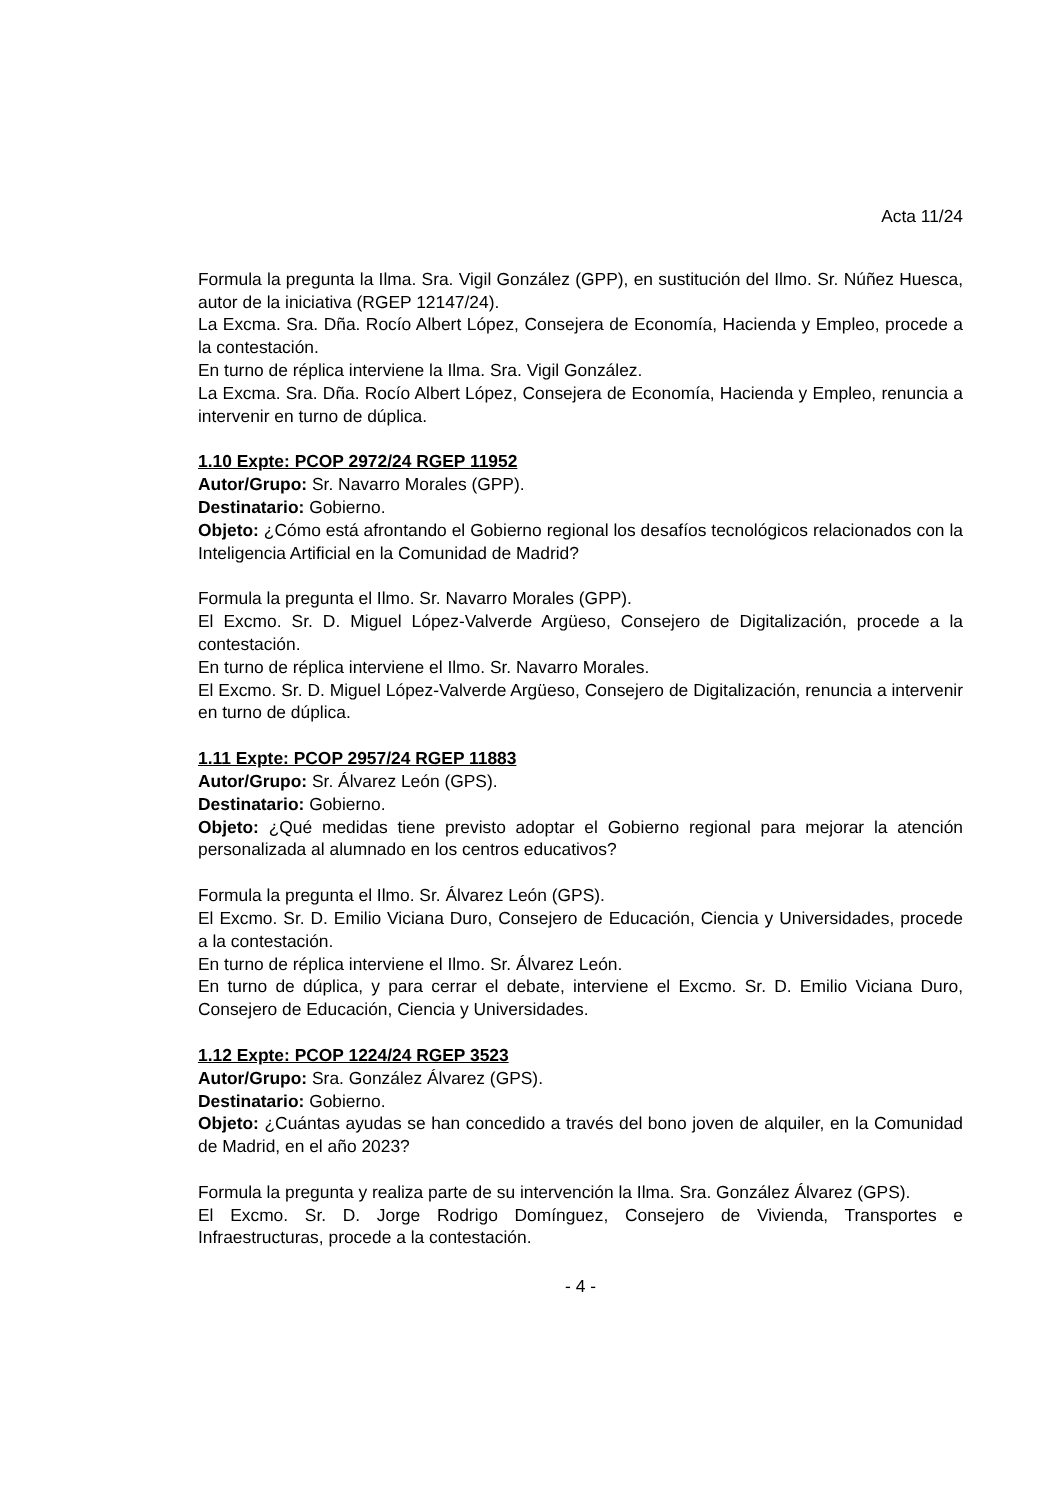Acta 11/24
Formula la pregunta la Ilma. Sra. Vigil González (GPP), en sustitución del Ilmo. Sr. Núñez Huesca, autor de la iniciativa (RGEP 12147/24).
La Excma. Sra. Dña. Rocío Albert López, Consejera de Economía, Hacienda y Empleo, procede a la contestación.
En turno de réplica interviene la Ilma. Sra. Vigil González.
La Excma. Sra. Dña. Rocío Albert López, Consejera de Economía, Hacienda y Empleo, renuncia a intervenir en turno de dúplica.
1.10 Expte: PCOP 2972/24 RGEP 11952
Autor/Grupo: Sr. Navarro Morales (GPP).
Destinatario: Gobierno.
Objeto: ¿Cómo está afrontando el Gobierno regional los desafíos tecnológicos relacionados con la Inteligencia Artificial en la Comunidad de Madrid?
Formula la pregunta el Ilmo. Sr. Navarro Morales (GPP).
El Excmo. Sr. D. Miguel López-Valverde Argüeso, Consejero de Digitalización, procede a la contestación.
En turno de réplica interviene el Ilmo. Sr. Navarro Morales.
El Excmo. Sr. D. Miguel López-Valverde Argüeso, Consejero de Digitalización, renuncia a intervenir en turno de dúplica.
1.11 Expte: PCOP 2957/24 RGEP 11883
Autor/Grupo: Sr. Álvarez León (GPS).
Destinatario: Gobierno.
Objeto: ¿Qué medidas tiene previsto adoptar el Gobierno regional para mejorar la atención personalizada al alumnado en los centros educativos?
Formula la pregunta el Ilmo. Sr. Álvarez León (GPS).
El Excmo. Sr. D. Emilio Viciana Duro, Consejero de Educación, Ciencia y Universidades, procede a la contestación.
En turno de réplica interviene el Ilmo. Sr. Álvarez León.
En turno de dúplica, y para cerrar el debate, interviene el Excmo. Sr. D. Emilio Viciana Duro, Consejero de Educación, Ciencia y Universidades.
1.12 Expte: PCOP 1224/24 RGEP 3523
Autor/Grupo: Sra. González Álvarez (GPS).
Destinatario: Gobierno.
Objeto: ¿Cuántas ayudas se han concedido a través del bono joven de alquiler, en la Comunidad de Madrid, en el año 2023?
Formula la pregunta y realiza parte de su intervención la Ilma. Sra. González Álvarez (GPS).
El Excmo. Sr. D. Jorge Rodrigo Domínguez, Consejero de Vivienda, Transportes e Infraestructuras, procede a la contestación.
- 4 -